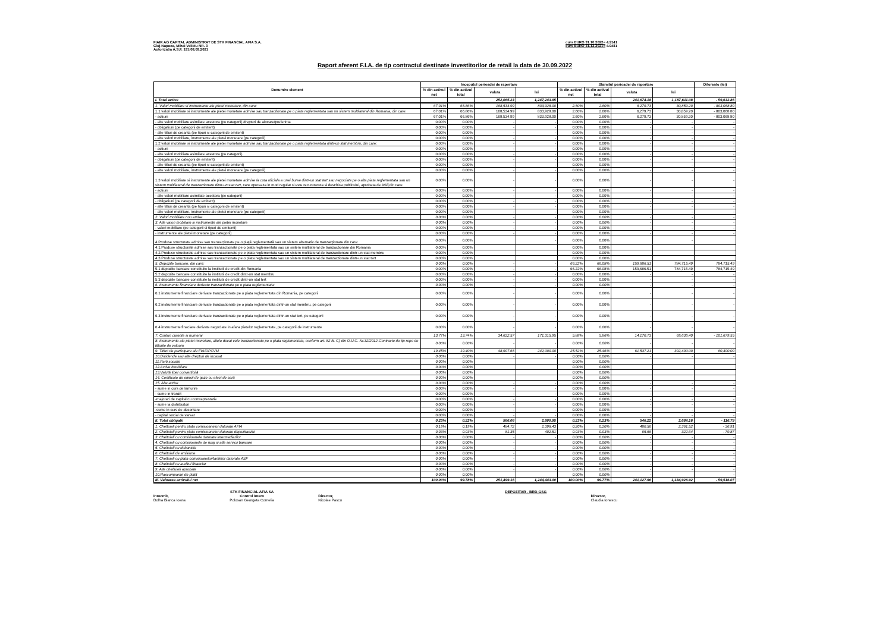FIAIR AG CAPITAL ADMINISTRAT DE STK FINANCIAL AFIA S.A.
Cluj-Napoca, Mihai Veliciu NR. 3
Autorizatia A.S.F. 191/08.09.2021
curs EURO 31.10.2022= 4.9141
curs EURO 31.12.2021= 4.9481
Raport aferent F.I.A. de tip contractul destinate investitorilor de retail la data de 30.09.2022
| Denumire element | Inceputul perioadei de raportare | | | | Sfarsitul perioadei de raportare | | | | Diferente (lei) |
| --- | --- | --- | --- | --- | --- | --- | --- | --- | --- |
| | % din activul net | % din activul total | valuta | lei | % din activul net | % din activul total | valuta | lei | |
| I. Total active | | | 252,065.23 | 1,247,243.95 | | | 241,674.18 | 1,187,611.08 | - 59,632.86 |
| 1. Valori mobiliare si instrumente ale pietei monetare, din care: | 67.01% | 66.86% | 168,534.99 | 833,928.00 | 2.60% | 2.60% | 6,279.73 | 30,859.20 | - 803,068.80 |
| 1.1 valori mobiliare si instrumente ale pietei monetare admise sau tranzactionate pe o piata reglementata sau un sistem multilateral din Romania, din care: | 67.01% | 66.86% | 168,534.99 | 833,928.00 | 2.60% | 2.60% | 6,279.73 | 30,859.20 | - 803,068.80 |
| - actiuni | 67.01% | 66.86% | 168,534.99 | 833,928.00 | 2.60% | 2.60% | 6,279.73 | 30,859.20 | - 803,068.80 |
| - alte valori mobiliare asimilate acestora (pe categorii) drepturi de alocare/preferinta | 0.00% | 0.00% | - | - | 0.00% | 0.00% | - | - | - |
| - obligatiuni (pe categorii de emitent) | 0.00% | 0.00% | - | - | 0.00% | 0.00% | - | - | - |
| - alte titluri de creanta (pe tipuri si categorii de emitent) | 0.00% | 0.00% | - | - | 0.00% | 0.00% | - | - | - |
| - alte valori mobiliare, instrumente ale pietei monetare (pe categorii) | 0.00% | 0.00% | - | - | 0.00% | 0.00% | - | - | - |
| 1.2 valori mobiliare si instrumente ale pietei monetare admise sau tranzactionate pe o piata reglementata dintr-un stat membru, din care: | 0.00% | 0.00% | - | - | 0.00% | 0.00% | - | - | - |
| - actiuni | 0.00% | 0.00% | - | - | 0.00% | 0.00% | - | - | - |
| - alte valori mobiliare asimilate acestora (pe categorii) | 0.00% | 0.00% | - | - | 0.00% | 0.00% | - | - | - |
| - obligatiuni (pe categorii de emitent) | 0.00% | 0.00% | - | - | 0.00% | 0.00% | - | - | - |
| - alte titluri de creanta (pe tipuri si categorii de emitent) | 0.00% | 0.00% | - | - | 0.00% | 0.00% | - | - | - |
| - alte valori mobiliare, instrumente ale pietei monetare (pe categorii) | 0.00% | 0.00% | - | - | 0.00% | 0.00% | - | - | - |
| 1.3 valori mobiliare si instrumente ale pietei monetare admise la cota oficiala a unei burse dintr-un stat tert sau negociate pe o alta piata reglementata sau un sistem multilateral de tranzactionare dintr-un stat tert , care opereaza in mod regulat si este recunoscuta si deschisa publicului, aprobata de ASF,din care: | 0.00% | 0.00% | - | - | 0.00% | 0.00% | - | - | - |
| - actiuni | 0.00% | 0.00% | - | - | 0.00% | 0.00% | - | - | - |
| - alte valori mobiliare asimilate acestora (pe categorii) | 0.00% | 0.00% | - | - | 0.00% | 0.00% | - | - | - |
| - obligatiuni (pe categorii de emitent) | 0.00% | 0.00% | - | - | 0.00% | 0.00% | - | - | - |
| - alte titluri de creanta (pe tipuri si categorii de emitent) | 0.00% | 0.00% | - | - | 0.00% | 0.00% | - | - | - |
| - alte valori mobiliare, instrumente ale pietei monetare (pe categorii) | 0.00% | 0.00% | - | - | 0.00% | 0.00% | - | - | - |
| 2. Valori mobiliare nou emise | 0.00% | 0.00% | - | - | 0.00% | 0.00% | - | - | - |
| 3. Alte valori mobiliare si instrumente ale pietei monetare | 0.00% | 0.00% | - | - | 0.00% | 0.00% | - | - | - |
| - valori mobiliare (pe categorii si tipuri de emitenti) | 0.00% | 0.00% | - | - | 0.00% | 0.00% | - | - | - |
| - instrumente ale pietei monetare (pe categorii) | 0.00% | 0.00% | - | - | 0.00% | 0.00% | - | - | - |
| 4.Produse structurate admise sau tranzacționate pe o piață reglementată sau un sistem alternativ de tranzacționare din care: | 0.00% | 0.00% | | - | 0.00% | 0.00% | | - | |
| 4.1.Produse structurate admise sau tranzactionate pe o piata reglementata sau un sistem multilateral de tranzactionare din Romania | 0.00% | 0.00% | | | 0.00% | 0.00% | | | |
| 4.2.Produse structurate admise sau tranzactionate pe o piata reglementata sau un sistem multilateral de tranzactionare dintr-un stat membru | 0.00% | 0.00% | | | 0.00% | 0.00% | | | |
| 4.3.Produse structurate admise sau tranzactionate pe o piata reglementata sau un sistem multilateral de tranzactionare dintr-un stat tert | 0.00% | 0.00% | | | 0.00% | 0.00% | | | |
| 5. Depozite bancare, din care: | 0.00% | 0.00% | - | - | 66.22% | 66.08% | 159,686.51 | 784,715.49 | 784,715.49 |
| 5.1 depozite bancare constituite la institutii de credit din Romania | 0.00% | 0.00% | - | - | 66.22% | 66.08% | 159,686.51 | 784,715.49 | 784,715.49 |
| 5.2 depozite bancare constituite la institutii de credit dintr-un stat membru | 0.00% | 0.00% | - | - | 0.00% | 0.00% | - | - | - |
| 5.3 depozite bancare constituite la institutii de credit dintr-un stat tert | 0.00% | 0.00% | - | - | 0.00% | 0.00% | - | - | - |
| 6. Instrumente financiare derivate tranzactionate pe o piata reglementata: | 0.00% | 0.00% | - | - | 0.00% | 0.00% | - | - | - |
| 6.1 instrumente financiare derivate tranzactionate pe o piata reglementata din Romania, pe categorii | 0.00% | 0.00% | - | - | 0.00% | 0.00% | - | - | - |
| 6.2 instrumente financiare derivate tranzactionate pe o piata reglementata dintr-un stat membru, pe categorii | 0.00% | 0.00% | - | - | 0.00% | 0.00% | - | - | - |
| 6.3 instrumente financiare derivate tranzactionate pe o piata reglementata dintr-un stat tert, pe categorii | 0.00% | 0.00% | - | - | 0.00% | 0.00% | - | - | - |
| 6.4 instrumente finaciare derivate negociate in afara pietelor reglementate, pe categorii de instrumente | 0.00% | 0.00% | - | - | 0.00% | 0.00% | - | - | - |
| 7. Conturi curente si numerar | 13.77% | 13.74% | 34,622.57 | 171,315.95 | 5.88% | 5.86% | 14,170.73 | 69,636.40 | - 101,679.55 |
| 8. Instrumente ale pietei monetare, altele decat cele tranzactionate pe o piata reglementata, conform art. 82 lit. G) din O.U.G. Nr.32/2012-Contracte de tip repo de titlurile de valoare | 0.00% | 0.00% | - | - | 0.00% | 0.00% | - | - | - |
| 9. Titluri de participare ale FIA/OPCVM | 19.45% | 19.40% | 48,907.66 | 242,000.00 | 25.52% | 25.46% | 61,537.21 | 302,400.00 | 60,400.00 |
| 10.Dividende sau alte drepturi de incasat | 0.00% | 0.00% | - | - | 0.00% | 0.00% | - | - | - |
| 11.Parti sociale | 0.00% | 0.00% | | | 0.00% | 0.00% | | | |
| 12.Active imobiliare | 0.00% | 0.00% | | | 0.00% | 0.00% | | | |
| 13.Valută liber convertibilă | 0.00% | 0.00% | | | 0.00% | 0.00% | | | |
| 14. Certificate de emisii de gaze cu efect de seră | 0.00% | 0.00% | | | 0.00% | 0.00% | | | |
| 15. Alte active | 0.00% | 0.00% | - | - | 0.00% | 0.00% | - | - | - |
| - sume in curs de lamurire | 0.00% | 0.00% | - | - | 0.00% | 0.00% | - | - | - |
| - sume in tranzit | 0.00% | 0.00% | - | - | 0.00% | 0.00% | - | - | - |
| -majorari de capital cu contraprestatie | 0.00% | 0.00% | - | - | 0.00% | 0.00% | - | - | - |
| - sume la distribuitori | 0.00% | 0.00% | - | - | 0.00% | 0.00% | - | - | - |
| -sume in curs de decontare | 0.00% | 0.00% | - | - | 0.00% | 0.00% | - | - | - |
| - capital social de varsat | 0.00% | 0.00% | - | - | 0.00% | 0.00% | - | - | - |
| II. Total obligatii | 0.23% | 0.22% | 566.06 | 2,800.95 | 0.23% | 0.23% | 546.22 | 2,684.16 | - 116.79 |
| 1. Cheltuieli pentru plata comisioanelor datorate AFIA | 0.19% | 0.19% | 484.72 | 2,398.43 | 0.20% | 0.20% | 480.56 | 2,361.52 | - 36.91 |
| 2. Cheltuieli pentru plata comisioanelor datorate depozitarului | 0.03% | 0.03% | 81.35 | 402.51 | 0.03% | 0.03% | 65.66 | 322.64 | - 79.87 |
| 3. Cheltuieli cu comisioanele datorate intermediarilor | 0.00% | 0.00% | - | - | 0.00% | 0.00% | - | - | - |
| 4. Cheltuieli cu comisioanele de rulaj si alte servicii bancare | 0.00% | 0.00% | - | - | 0.00% | 0.00% | - | - | - |
| 5. Cheltuieli cu dobanzile | 0.00% | 0.00% | - | - | 0.00% | 0.00% | - | - | - |
| 6. Cheltuieli de emisiune | 0.00% | 0.00% | - | - | 0.00% | 0.00% | - | - | - |
| 7. Cheltuieli cu plata comisioanelor/tarifelor datorate ASF | 0.00% | 0.00% | - | - | 0.00% | 0.00% | - | - | - |
| 8. Cheltuieli cu auditul financiar | 0.00% | 0.00% | - | - | 0.00% | 0.00% | - | - | - |
| 9. Alte cheltuieli aprobate | 0.00% | 0.00% | - | - | 0.00% | 0.00% | - | - | - |
| 10.Rascumparari de platit | 0.00% | 0.00% | | | 0.00% | 0.00% | - | | - |
| III. Valoarea activului net | 100.00% | 99.78% | 251,499.16 | 1,244,443.00 | 100.00% | 99.77% | 241,127.96 | 1,184,926.92 | - 59,516.07 |
Intocmit,
Dolha Bianca Ioana
STK FINANCIAL AFIA SA
Control Intern
Polosan Georgeta Cornelia
Director,
Nicolae Pascu
DEPOZITAR - BRD-GSG
Director,
Claudia Ionescu